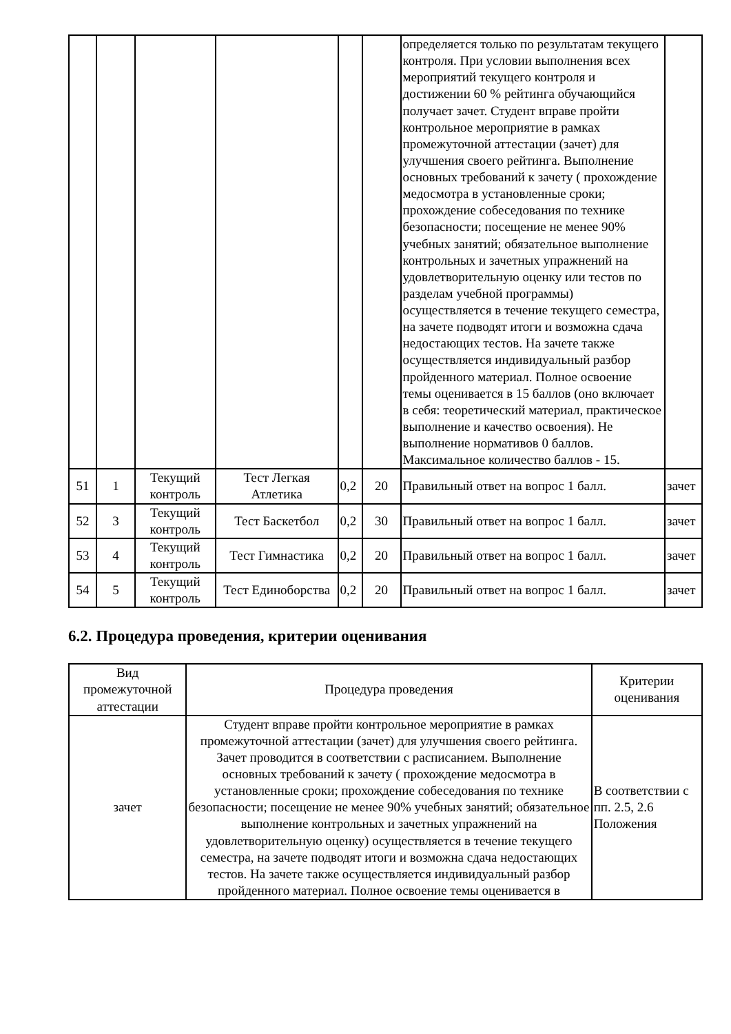| | | | | | | определяется только по результатам текущего контроля. При условии выполнения всех мероприятий текущего контроля и достижении 60 % рейтинга обучающийся получает зачет. Студент вправе пройти контрольное мероприятие в рамках промежуточной аттестации (зачет) для улучшения своего рейтинга. Выполнение основных требований к зачету ( прохождение медосмотра в установленные сроки; прохождение собеседования по технике безопасности; посещение не менее 90% учебных занятий; обязательное выполнение контрольных и зачетных упражнений на удовлетворительную оценку или тестов по разделам учебной программы) осуществляется в течение текущего семестра, на зачете подводят итоги и возможна сдача недостающих тестов. На зачете также осуществляется индивидуальный разбор пройденного материал. Полное освоение темы оценивается в 15 баллов (оно включает в себя: теоретический материал, практическое выполнение и качество освоения). Не выполнение нормативов 0 баллов. Максимальное количество баллов - 15. | |
| 51 | 1 | Текущий контроль | Тест Легкая Атлетика | 0,2 | 20 | Правильный ответ на вопрос 1 балл. | зачет |
| 52 | 3 | Текущий контроль | Тест Баскетбол | 0,2 | 30 | Правильный ответ на вопрос 1 балл. | зачет |
| 53 | 4 | Текущий контроль | Тест Гимнастика | 0,2 | 20 | Правильный ответ на вопрос 1 балл. | зачет |
| 54 | 5 | Текущий контроль | Тест Единоборства | 0,2 | 20 | Правильный ответ на вопрос 1 балл. | зачет |
6.2. Процедура проведения, критерии оценивания
| Вид промежуточной аттестации | Процедура проведения | Критерии оценивания |
| --- | --- | --- |
| зачет | Студент вправе пройти контрольное мероприятие в рамках промежуточной аттестации (зачет) для улучшения своего рейтинга. Зачет проводится в соответствии с расписанием. Выполнение основных требований к зачету ( прохождение медосмотра в установленные сроки; прохождение собеседования по технике безопасности; посещение не менее 90% учебных занятий; обязательное выполнение контрольных и зачетных упражнений на удовлетворительную оценку) осуществляется в течение текущего семестра, на зачете подводят итоги и возможна сдача недостающих тестов. На зачете также осуществляется индивидуальный разбор пройденного материал. Полное освоение темы оценивается в | В соответствии с пп. 2.5, 2.6 Положения |